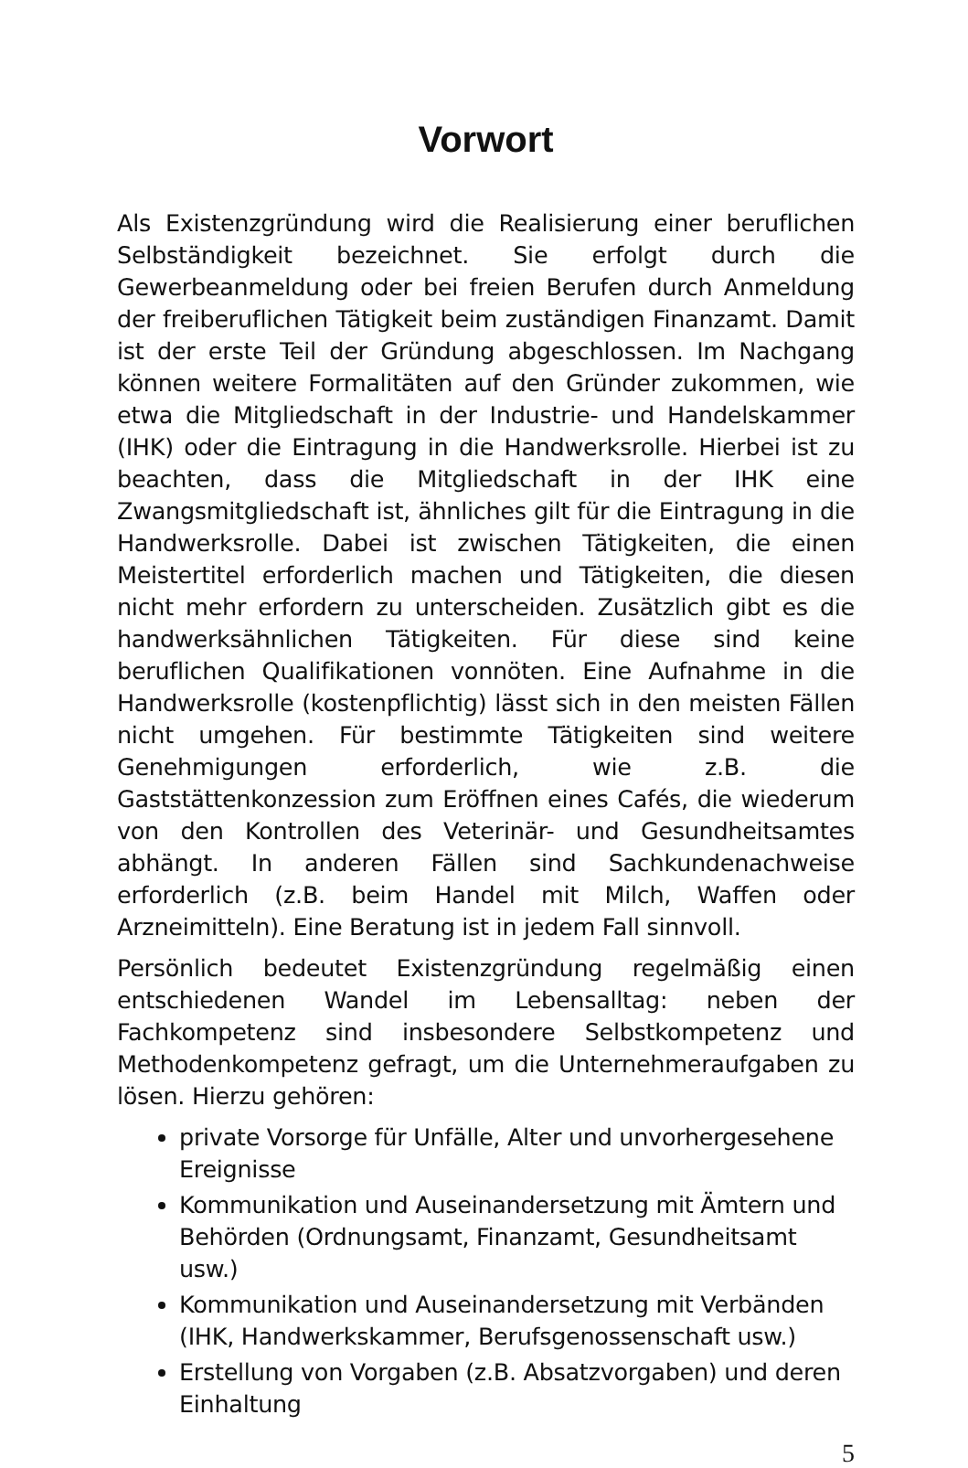Vorwort
Als Existenzgründung wird die Realisierung einer beruflichen Selbständigkeit bezeichnet. Sie erfolgt durch die Gewerbeanmeldung oder bei freien Berufen durch Anmeldung der freiberuflichen Tätigkeit beim zuständigen Finanzamt. Damit ist der erste Teil der Gründung abgeschlossen. Im Nachgang können weitere Formalitäten auf den Gründer zukommen, wie etwa die Mitgliedschaft in der Industrie- und Handelskammer (IHK) oder die Eintragung in die Handwerksrolle. Hierbei ist zu beachten, dass die Mitgliedschaft in der IHK eine Zwangsmitgliedschaft ist, ähnliches gilt für die Eintragung in die Handwerksrolle. Dabei ist zwischen Tätigkeiten, die einen Meistertitel erforderlich machen und Tätigkeiten, die diesen nicht mehr erfordern zu unterscheiden. Zusätzlich gibt es die handwerksähnlichen Tätigkeiten. Für diese sind keine beruflichen Qualifikationen vonnöten. Eine Aufnahme in die Handwerksrolle (kostenpflichtig) lässt sich in den meisten Fällen nicht umgehen. Für bestimmte Tätigkeiten sind weitere Genehmigungen erforderlich, wie z.B. die Gaststättenkonzession zum Eröffnen eines Cafés, die wiederum von den Kontrollen des Veterinär- und Gesundheitsamtes abhängt. In anderen Fällen sind Sachkundenachweise erforderlich (z.B. beim Handel mit Milch, Waffen oder Arzneimitteln). Eine Beratung ist in jedem Fall sinnvoll.
Persönlich bedeutet Existenzgründung regelmäßig einen entschiedenen Wandel im Lebensalltag: neben der Fachkompetenz sind insbesondere Selbstkompetenz und Methodenkompetenz gefragt, um die Unternehmeraufgaben zu lösen. Hierzu gehören:
private Vorsorge für Unfälle, Alter und unvorhergesehene Ereignisse
Kommunikation und Auseinandersetzung mit Ämtern und Behörden (Ordnungsamt, Finanzamt, Gesundheitsamt usw.)
Kommunikation und Auseinandersetzung mit Verbänden (IHK, Handwerkskammer, Berufsgenossenschaft usw.)
Erstellung von Vorgaben (z.B. Absatzvorgaben) und deren Einhaltung
5